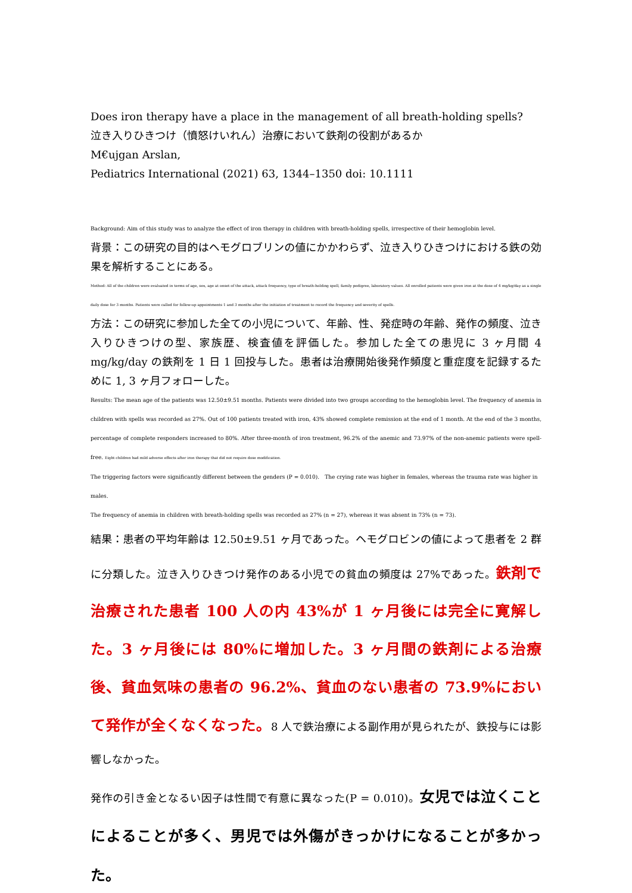Does iron therapy have a place in the management of all breath-holding spells?
泣き入りひきつけ（憤怒けいれん）治療において鉄剤の役割があるか
M€ujgan Arslan,
Pediatrics International (2021) 63, 1344–1350 doi: 10.1111
Background: Aim of this study was to analyze the effect of iron therapy in children with breath-holding spells, irrespective of their hemoglobin level.
背景：この研究の目的はヘモグロブリンの値にかかわらず、泣き入りひきつけにおける鉄の効果を解析することにある。
Method: All of the children were evaluated in terms of age, sex, age at onset of the attack, attack frequency, type of breath-holding spell, family pedigree, laboratory values. All enrolled patients were given iron at the dose of 4 mg/kg/day as a single daily dose for 3 months. Patients were called for follow-up appointments 1 and 3 months after the initiation of treatment to record the frequency and severity of spells.
方法：この研究に参加した全ての小児について、年齢、性、発症時の年齢、発作の頻度、泣き入りひきつけの型、家族歴、検査値を評価した。参加した全ての患児に 3 ヶ月間 4 mg/kg/day の鉄剤を 1 日 1 回投与した。患者は治療開始後発作頻度と重症度を記録するために 1, 3 ヶ月フォローした。
Results: The mean age of the patients was 12.50±9.51 months. Patients were divided into two groups according to the hemoglobin level. The frequency of anemia in children with spells was recorded as 27%. Out of 100 patients treated with iron, 43% showed complete remission at the end of 1 month. At the end of the 3 months, percentage of complete responders increased to 80%. After three-month of iron treatment, 96.2% of the anemic and 73.97% of the non-anemic patients were spell-free. Eight children had mild adverse effects after iron therapy that did not require dose modification.
The triggering factors were significantly different between the genders (P = 0.010).　The crying rate was higher in females, whereas the trauma rate was higher in males.
The frequency of anemia in children with breath-holding spells was recorded as 27% (n = 27), whereas it was absent in 73% (n = 73).
結果：患者の平均年齢は 12.50±9.51 ヶ月であった。ヘモグロビンの値によって患者を 2 群に分類した。泣き入りひきつけ発作のある小児での貧血の頻度は 27%であった。鉄剤で治療された患者 100 人の内 43%が 1 ヶ月後には完全に寛解した。3 ヶ月後には 80%に増加した。3 ヶ月間の鉄剤による治療後、貧血気味の患者の 96.2%、貧血のない患者の 73.9%において発作が全くなくなった。8 人で鉄治療による副作用が見られたが、鉄投与には影響しなかった。
発作の引き金となるい因子は性間で有意に異なった(P = 0.010)。女児では泣くことによることが多く、男児では外傷がきっかけになることが多かった。